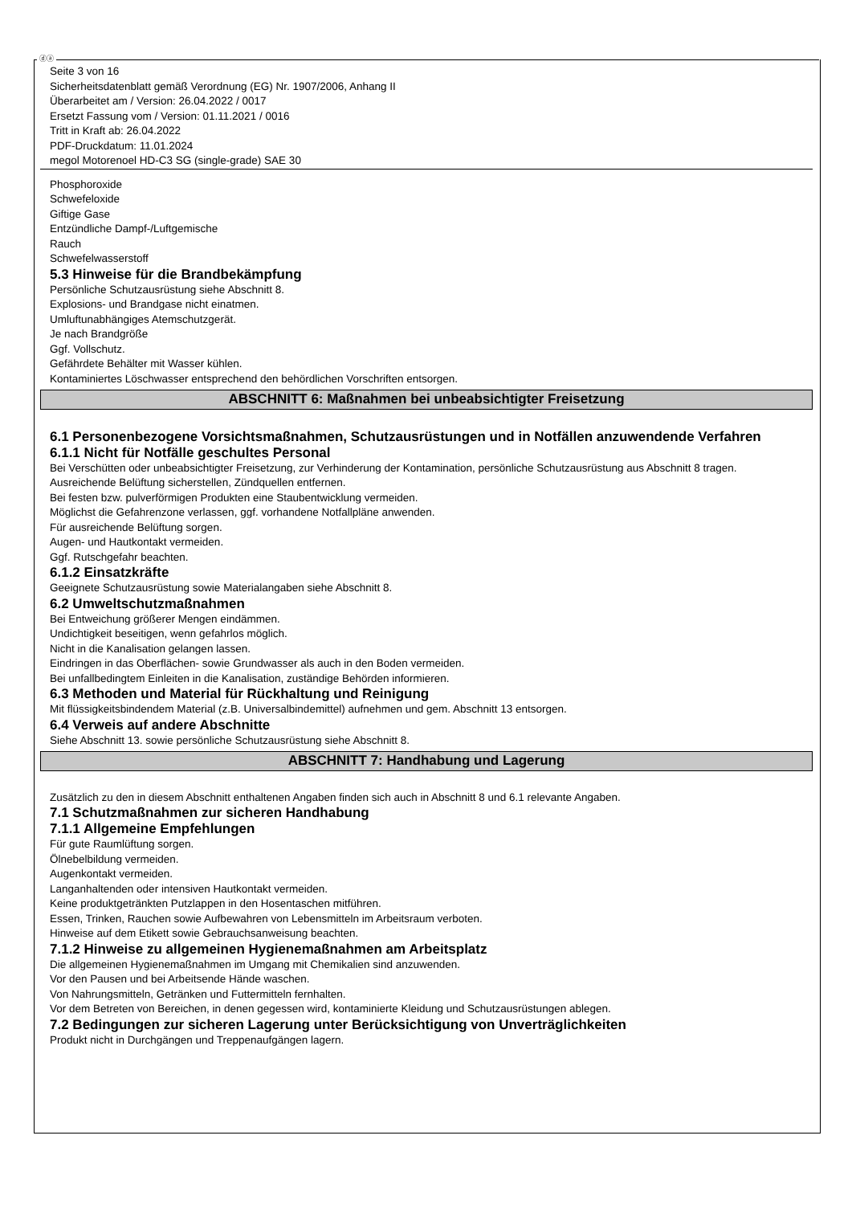ⓓⓐ
Seite 3 von 16
Sicherheitsdatenblatt gemäß Verordnung (EG) Nr. 1907/2006, Anhang II
Überarbeitet am / Version: 26.04.2022 / 0017
Ersetzt Fassung vom / Version: 01.11.2021 / 0016
Tritt in Kraft ab: 26.04.2022
PDF-Druckdatum: 11.01.2024
megol Motorenoel HD-C3 SG (single-grade) SAE 30
Phosphoroxide
Schwefeloxide
Giftige Gase
Entzündliche Dampf-/Luftgemische
Rauch
Schwefelwasserstoff
5.3 Hinweise für die Brandbekämpfung
Persönliche Schutzausrüstung siehe Abschnitt 8.
Explosions- und Brandgase nicht einatmen.
Umluftunabhängiges Atemschutzgerät.
Je nach Brandgröße
Ggf. Vollschutz.
Gefährdete Behälter mit Wasser kühlen.
Kontaminiertes Löschwasser entsprechend den behördlichen Vorschriften entsorgen.
ABSCHNITT 6: Maßnahmen bei unbeabsichtigter Freisetzung
6.1 Personenbezogene Vorsichtsmaßnahmen, Schutzausrüstungen und in Notfällen anzuwendende Verfahren
6.1.1 Nicht für Notfälle geschultes Personal
Bei Verschütten oder unbeabsichtigter Freisetzung, zur Verhinderung der Kontamination, persönliche Schutzausrüstung aus Abschnitt 8 tragen.
Ausreichende Belüftung sicherstellen, Zündquellen entfernen.
Bei festen bzw. pulverförmigen Produkten eine Staubentwicklung vermeiden.
Möglichst die Gefahrenzone verlassen, ggf. vorhandene Notfallpläne anwenden.
Für ausreichende Belüftung sorgen.
Augen- und Hautkontakt vermeiden.
Ggf. Rutschgefahr beachten.
6.1.2 Einsatzkräfte
Geeignete Schutzausrüstung sowie Materialangaben siehe Abschnitt 8.
6.2 Umweltschutzmaßnahmen
Bei Entweichung größerer Mengen eindämmen.
Undichtigkeit beseitigen, wenn gefahrlos möglich.
Nicht in die Kanalisation gelangen lassen.
Eindringen in das Oberflächen- sowie Grundwasser als auch in den Boden vermeiden.
Bei unfallbedingtem Einleiten in die Kanalisation, zuständige Behörden informieren.
6.3 Methoden und Material für Rückhaltung und Reinigung
Mit flüssigkeitsbindendem Material (z.B. Universalbindemittel) aufnehmen und gem. Abschnitt 13 entsorgen.
6.4 Verweis auf andere Abschnitte
Siehe Abschnitt 13. sowie persönliche Schutzausrüstung siehe Abschnitt 8.
ABSCHNITT 7: Handhabung und Lagerung
Zusätzlich zu den in diesem Abschnitt enthaltenen Angaben finden sich auch in Abschnitt 8 und 6.1 relevante Angaben.
7.1 Schutzmaßnahmen zur sicheren Handhabung
7.1.1 Allgemeine Empfehlungen
Für gute Raumlüftung sorgen.
Ölnebelbildung vermeiden.
Augenkontakt vermeiden.
Langanhaltenden oder intensiven Hautkontakt vermeiden.
Keine produktgetränkten Putzlappen in den Hosentaschen mitführen.
Essen, Trinken, Rauchen sowie Aufbewahren von Lebensmitteln im Arbeitsraum verboten.
Hinweise auf dem Etikett sowie Gebrauchsanweisung beachten.
7.1.2 Hinweise zu allgemeinen Hygienemaßnahmen am Arbeitsplatz
Die allgemeinen Hygienemaßnahmen im Umgang mit Chemikalien sind anzuwenden.
Vor den Pausen und bei Arbeitsende Hände waschen.
Von Nahrungsmitteln, Getränken und Futtermitteln fernhalten.
Vor dem Betreten von Bereichen, in denen gegessen wird, kontaminierte Kleidung und Schutzausrüstungen ablegen.
7.2 Bedingungen zur sicheren Lagerung unter Berücksichtigung von Unverträglichkeiten
Produkt nicht in Durchgängen und Treppenaufgängen lagern.